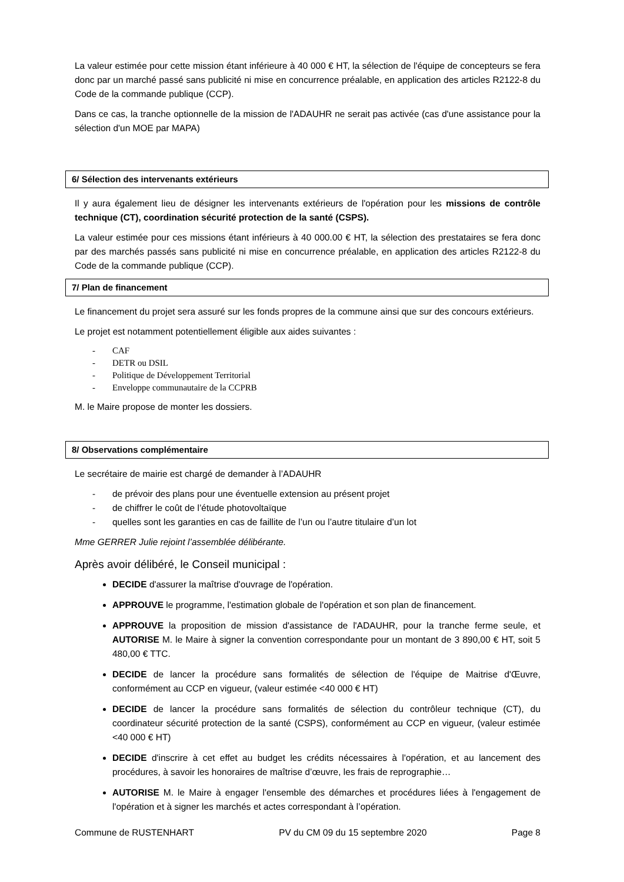La valeur estimée pour cette mission étant inférieure à 40 000 € HT, la sélection de l'équipe de concepteurs se fera donc par un marché passé sans publicité ni mise en concurrence préalable, en application des articles R2122-8 du Code de la commande publique (CCP).
Dans ce cas, la tranche optionnelle de la mission de l'ADAUHR ne serait pas activée (cas d'une assistance pour la sélection d'un MOE par MAPA)
6/ Sélection des intervenants extérieurs
Il y aura également lieu de désigner les intervenants extérieurs de l'opération pour les missions de contrôle technique (CT), coordination sécurité protection de la santé (CSPS).
La valeur estimée pour ces missions étant inférieurs à 40 000.00 € HT, la sélection des prestataires se fera donc par des marchés passés sans publicité ni mise en concurrence préalable, en application des articles R2122-8 du Code de la commande publique (CCP).
7/ Plan de financement
Le financement du projet sera assuré sur les fonds propres de la commune ainsi que sur des concours extérieurs.
Le projet est notamment potentiellement éligible aux aides suivantes :
- CAF
- DETR ou DSIL
- Politique de Développement Territorial
- Enveloppe communautaire de la CCPRB
M. le Maire propose de monter les dossiers.
8/ Observations complémentaire
Le secrétaire de mairie est chargé de demander à l’ADAUHR
- de prévoir des plans pour une éventuelle extension au présent projet
- de chiffrer le coût de l’étude photovoltaïque
- quelles sont les garanties en cas de faillite de l’un ou l’autre titulaire d’un lot
Mme GERRER Julie rejoint l’assemblée délibérante.
Après avoir délibéré, le Conseil municipal :
DECIDE d'assurer la maîtrise d'ouvrage de l'opération.
APPROUVE le programme, l'estimation globale de l'opération et son plan de financement.
APPROUVE la proposition de mission d'assistance de l'ADAUHR, pour la tranche ferme seule, et AUTORISE M. le Maire à signer la convention correspondante pour un montant de 3 890,00 € HT, soit 5 480,00 € TTC.
DECIDE de lancer la procédure sans formalités de sélection de l'équipe de Maitrise d'Œuvre, conformément au CCP en vigueur, (valeur estimée <40 000 € HT)
DECIDE de lancer la procédure sans formalités de sélection du contrôleur technique (CT), du coordinateur sécurité protection de la santé (CSPS), conformément au CCP en vigueur, (valeur estimée <40 000 € HT)
DECIDE d'inscrire à cet effet au budget les crédits nécessaires à l'opération, et au lancement des procédures, à savoir les honoraires de maîtrise d’œuvre, les frais de reprographie…
AUTORISE M. le Maire à engager l'ensemble des démarches et procédures liées à l'engagement de l'opération et à signer les marchés et actes correspondant à l’opération.
Commune de RUSTENHART PV du CM 09 du 15 septembre 2020 Page 8